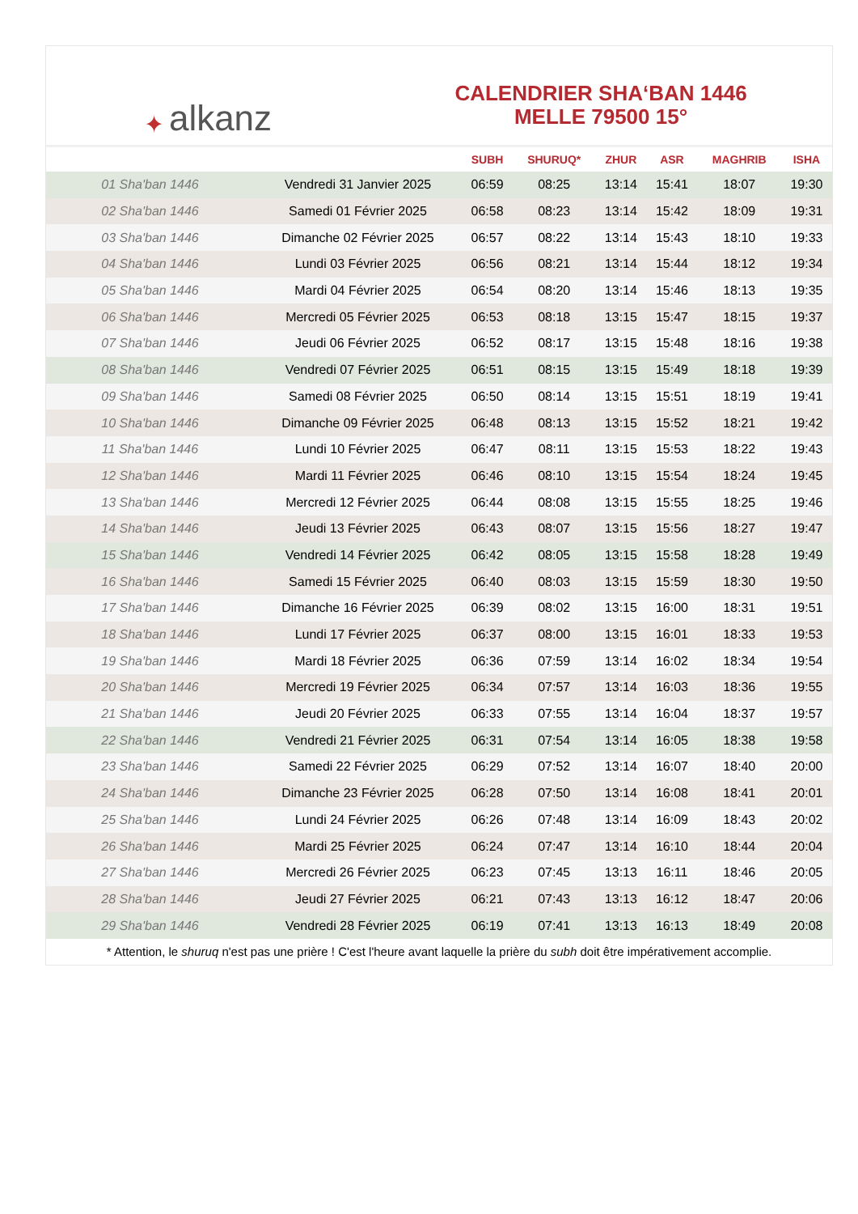✦ alkanz
CALENDRIER SHA‘BAN 1446
MELLE 79500 15°
| | | SUBH | SHURUQ* | ZHUR | ASR | MAGHRIB | ISHA |
| --- | --- | --- | --- | --- | --- | --- | --- |
| 01 Sha'ban 1446 | Vendredi 31 Janvier 2025 | 06:59 | 08:25 | 13:14 | 15:41 | 18:07 | 19:30 |
| 02 Sha'ban 1446 | Samedi 01 Février 2025 | 06:58 | 08:23 | 13:14 | 15:42 | 18:09 | 19:31 |
| 03 Sha'ban 1446 | Dimanche 02 Février 2025 | 06:57 | 08:22 | 13:14 | 15:43 | 18:10 | 19:33 |
| 04 Sha'ban 1446 | Lundi 03 Février 2025 | 06:56 | 08:21 | 13:14 | 15:44 | 18:12 | 19:34 |
| 05 Sha'ban 1446 | Mardi 04 Février 2025 | 06:54 | 08:20 | 13:14 | 15:46 | 18:13 | 19:35 |
| 06 Sha'ban 1446 | Mercredi 05 Février 2025 | 06:53 | 08:18 | 13:15 | 15:47 | 18:15 | 19:37 |
| 07 Sha'ban 1446 | Jeudi 06 Février 2025 | 06:52 | 08:17 | 13:15 | 15:48 | 18:16 | 19:38 |
| 08 Sha'ban 1446 | Vendredi 07 Février 2025 | 06:51 | 08:15 | 13:15 | 15:49 | 18:18 | 19:39 |
| 09 Sha'ban 1446 | Samedi 08 Février 2025 | 06:50 | 08:14 | 13:15 | 15:51 | 18:19 | 19:41 |
| 10 Sha'ban 1446 | Dimanche 09 Février 2025 | 06:48 | 08:13 | 13:15 | 15:52 | 18:21 | 19:42 |
| 11 Sha'ban 1446 | Lundi 10 Février 2025 | 06:47 | 08:11 | 13:15 | 15:53 | 18:22 | 19:43 |
| 12 Sha'ban 1446 | Mardi 11 Février 2025 | 06:46 | 08:10 | 13:15 | 15:54 | 18:24 | 19:45 |
| 13 Sha'ban 1446 | Mercredi 12 Février 2025 | 06:44 | 08:08 | 13:15 | 15:55 | 18:25 | 19:46 |
| 14 Sha'ban 1446 | Jeudi 13 Février 2025 | 06:43 | 08:07 | 13:15 | 15:56 | 18:27 | 19:47 |
| 15 Sha'ban 1446 | Vendredi 14 Février 2025 | 06:42 | 08:05 | 13:15 | 15:58 | 18:28 | 19:49 |
| 16 Sha'ban 1446 | Samedi 15 Février 2025 | 06:40 | 08:03 | 13:15 | 15:59 | 18:30 | 19:50 |
| 17 Sha'ban 1446 | Dimanche 16 Février 2025 | 06:39 | 08:02 | 13:15 | 16:00 | 18:31 | 19:51 |
| 18 Sha'ban 1446 | Lundi 17 Février 2025 | 06:37 | 08:00 | 13:15 | 16:01 | 18:33 | 19:53 |
| 19 Sha'ban 1446 | Mardi 18 Février 2025 | 06:36 | 07:59 | 13:14 | 16:02 | 18:34 | 19:54 |
| 20 Sha'ban 1446 | Mercredi 19 Février 2025 | 06:34 | 07:57 | 13:14 | 16:03 | 18:36 | 19:55 |
| 21 Sha'ban 1446 | Jeudi 20 Février 2025 | 06:33 | 07:55 | 13:14 | 16:04 | 18:37 | 19:57 |
| 22 Sha'ban 1446 | Vendredi 21 Février 2025 | 06:31 | 07:54 | 13:14 | 16:05 | 18:38 | 19:58 |
| 23 Sha'ban 1446 | Samedi 22 Février 2025 | 06:29 | 07:52 | 13:14 | 16:07 | 18:40 | 20:00 |
| 24 Sha'ban 1446 | Dimanche 23 Février 2025 | 06:28 | 07:50 | 13:14 | 16:08 | 18:41 | 20:01 |
| 25 Sha'ban 1446 | Lundi 24 Février 2025 | 06:26 | 07:48 | 13:14 | 16:09 | 18:43 | 20:02 |
| 26 Sha'ban 1446 | Mardi 25 Février 2025 | 06:24 | 07:47 | 13:14 | 16:10 | 18:44 | 20:04 |
| 27 Sha'ban 1446 | Mercredi 26 Février 2025 | 06:23 | 07:45 | 13:13 | 16:11 | 18:46 | 20:05 |
| 28 Sha'ban 1446 | Jeudi 27 Février 2025 | 06:21 | 07:43 | 13:13 | 16:12 | 18:47 | 20:06 |
| 29 Sha'ban 1446 | Vendredi 28 Février 2025 | 06:19 | 07:41 | 13:13 | 16:13 | 18:49 | 20:08 |
* Attention, le shuruq n'est pas une prière ! C'est l'heure avant laquelle la prière du subh doit être impérativement accomplie.